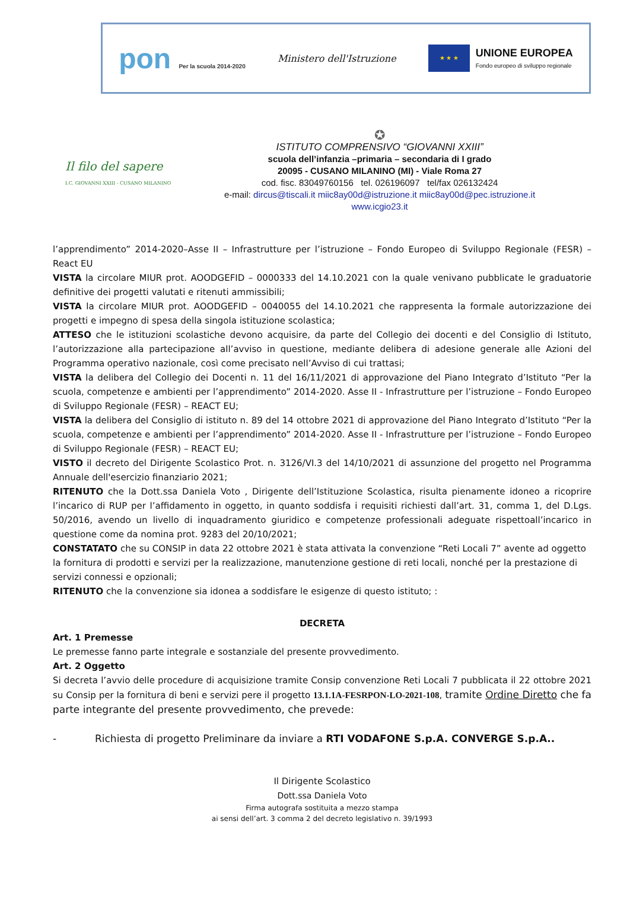pon Per la scuola 2014-2020
Ministero dell'Istruzione
★ ★ ★
UNIONE EUROPEA
Fondo europeo di sviluppo regionale
Il filo del sapere
I.C. GIOVANNI XXIII - CUSANO MILANINO
✪
ISTITUTO COMPRENSIVO “GIOVANNI XXIII”
scuola dell’infanzia –primaria – secondaria di I grado
20095 - CUSANO MILANINO (MI) - Viale Roma 27
cod. fisc. 83049760156 tel. 026196097 tel/fax 026132424
e-mail: dircus@tiscali.it miic8ay00d@istruzione.it miic8ay00d@pec.istruzione.it
www.icgio23.it
l’apprendimento” 2014-2020–Asse II – Infrastrutture per l’istruzione – Fondo Europeo di Sviluppo Regionale (FESR) – React EU
VISTA la circolare MIUR prot. AOODGEFID – 0000333 del 14.10.2021 con la quale venivano pubblicate le graduatorie definitive dei progetti valutati e ritenuti ammissibili;
VISTA la circolare MIUR prot. AOODGEFID – 0040055 del 14.10.2021 che rappresenta la formale autorizzazione dei progetti e impegno di spesa della singola istituzione scolastica;
ATTESO che le istituzioni scolastiche devono acquisire, da parte del Collegio dei docenti e del Consiglio di Istituto, l’autorizzazione alla partecipazione all’avviso in questione, mediante delibera di adesione generale alle Azioni del Programma operativo nazionale, così come precisato nell’Avviso di cui trattasi;
VISTA la delibera del Collegio dei Docenti n. 11 del 16/11/2021 di approvazione del Piano Integrato d’Istituto “Per la scuola, competenze e ambienti per l’apprendimento” 2014-2020. Asse II - Infrastrutture per l’istruzione – Fondo Europeo di Sviluppo Regionale (FESR) – REACT EU;
VISTA la delibera del Consiglio di istituto n. 89 del 14 ottobre 2021 di approvazione del Piano Integrato d’Istituto “Per la scuola, competenze e ambienti per l’apprendimento” 2014-2020. Asse II - Infrastrutture per l’istruzione – Fondo Europeo di Sviluppo Regionale (FESR) – REACT EU;
VISTO il decreto del Dirigente Scolastico Prot. n. 3126/VI.3 del 14/10/2021 di assunzione del progetto nel Programma Annuale dell'esercizio finanziario 2021;
RITENUTO che la Dott.ssa Daniela Voto , Dirigente dell’Istituzione Scolastica, risulta pienamente idoneo a ricoprire l’incarico di RUP per l’affidamento in oggetto, in quanto soddisfa i requisiti richiesti dall’art. 31, comma 1, del D.Lgs. 50/2016, avendo un livello di inquadramento giuridico e competenze professionali adeguate rispettoall’incarico in questione come da nomina prot. 9283 del 20/10/2021;
CONSTATATO che su CONSIP in data 22 ottobre 2021 è stata attivata la convenzione “Reti Locali 7” avente ad oggetto la fornitura di prodotti e servizi per la realizzazione, manutenzione gestione di reti locali, nonché per la prestazione di servizi connessi e opzionali;
RITENUTO che la convenzione sia idonea a soddisfare le esigenze di questo istituto; :
DECRETA
Art. 1 Premesse
Le premesse fanno parte integrale e sostanziale del presente provvedimento.
Art. 2 Oggetto
Si decreta l’avvio delle procedure di acquisizione tramite Consip convenzione Reti Locali 7 pubblicata il 22 ottobre 2021 su Consip per la fornitura di beni e servizi pere il progetto 13.1.1A-FESRPON-LO-2021-108, tramite Ordine Diretto che fa parte integrante del presente provvedimento, che prevede:
- Richiesta di progetto Preliminare da inviare a RTI VODAFONE S.p.A. CONVERGE S.p.A..
Il Dirigente Scolastico
Dott.ssa Daniela Voto
Firma autografa sostituita a mezzo stampa
ai sensi dell’art. 3 comma 2 del decreto legislativo n. 39/1993